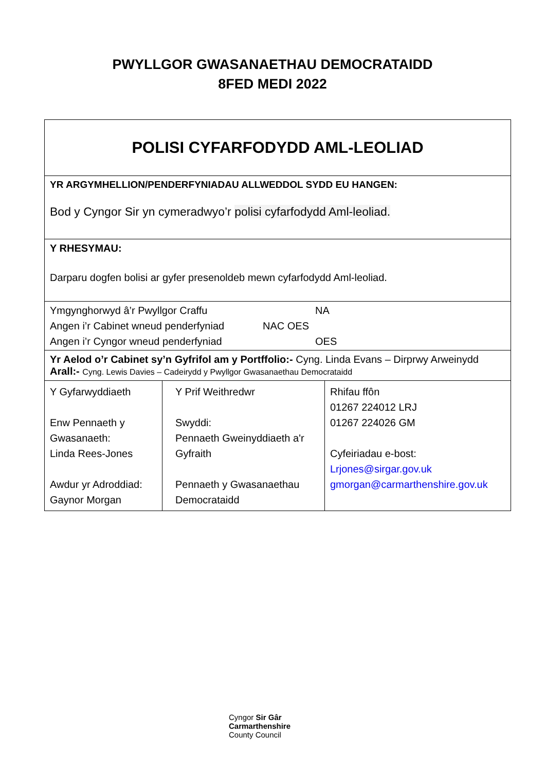PWYLLGOR GWASANAETHAU DEMOCRATAIDD
8FED MEDI 2022
| POLISI CYFARFODYDD AML-LEOLIAD | | |
| YR ARGYMHELLION/PENDERFYNIADAU ALLWEDDOL SYDD EU HANGEN: Bod y Cyngor Sir yn cymeradwyo’r polisi cyfarfodydd Aml-leoliad. | | |
| Y RHESYMAU: Darparu dogfen bolisi ar gyfer presenoldeb mewn cyfarfodydd Aml-leoliad. | | |
| Ymgynghorwyd â’r Pwyllgor Craffu NA Angen i’r Cabinet wneud penderfyniad NAC OES Angen i’r Cyngor wneud penderfyniad OES | | |
| Yr Aelod o’r Cabinet sy’n Gyfrifol am y Portffolio:- Cyng. Linda Evans – Dirprwy Arweinydd Arall:- Cyng. Lewis Davies – Cadeirydd y Pwyllgor Gwasanaethau Democrataidd | | |
| Y Gyfarwyddiaeth Enw Pennaeth y Gwasanaeth: Linda Rees-Jones Awdur yr Adroddiad: Gaynor Morgan | Y Prif Weithredwr Swyddi: Pennaeth Gweinyddiaeth a'r Gyfraith Pennaeth y Gwasanaethau Democrataidd | Rhifau ffôn 01267 224012 LRJ 01267 224026 GM Cyfeiriadau e-bost: Lrjones@sirgar.gov.uk gmorgan@carmarthenshire.gov.uk |
Cyngor Sir Gâr
Carmarthenshire
County Council